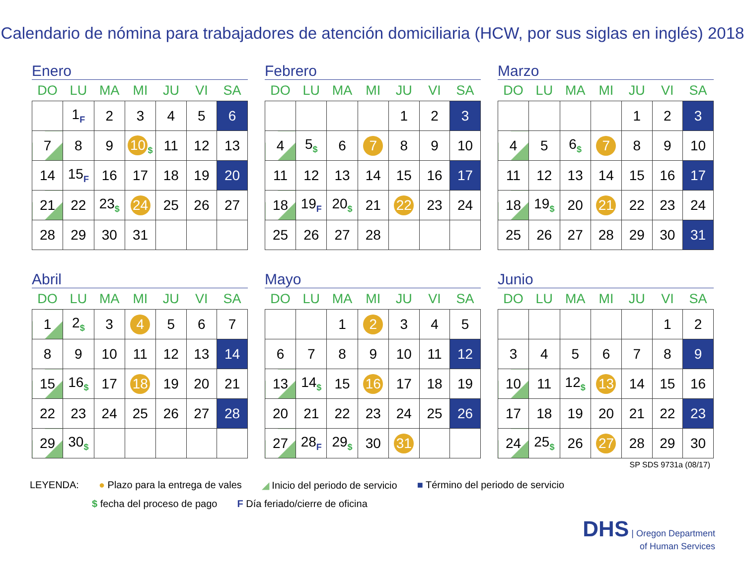Calendario de nómina para trabajadores de atención domiciliaria (HCW, por sus siglas en inglés) 2018
Enero
| DO | LU | MA | MI | JU | VI | SA |
| --- | --- | --- | --- | --- | --- | --- |
| | 1<sub>F</sub> | 2 | 3 | 4 | 5 | 6 |
| 7 | 8 | 9 | 10<sub>$</sub> | 11 | 12 | 13 |
| 14 | 15<sub>F</sub> | 16 | 17 | 18 | 19 | 20 |
| 21 | 22 | 23<sub>$</sub> | 24 | 25 | 26 | 27 |
| 28 | 29 | 30 | 31 | | | |
Febrero
| DO | LU | MA | MI | JU | VI | SA |
| --- | --- | --- | --- | --- | --- | --- |
| | | | | 1 | 2 | 3 |
| 4 | 5<sub>$</sub> | 6 | 7 | 8 | 9 | 10 |
| 11 | 12 | 13 | 14 | 15 | 16 | 17 |
| 18 | 19<sub>F</sub> | 20<sub>$</sub> | 21 | 22 | 23 | 24 |
| 25 | 26 | 27 | 28 | | | |
Marzo
| DO | LU | MA | MI | JU | VI | SA |
| --- | --- | --- | --- | --- | --- | --- |
| | | | | 1 | 2 | 3 |
| 4 | 5 | 6<sub>$</sub> | 7 | 8 | 9 | 10 |
| 11 | 12 | 13 | 14 | 15 | 16 | 17 |
| 18 | 19<sub>$</sub> | 20 | 21 | 22 | 23 | 24 |
| 25 | 26 | 27 | 28 | 29 | 30 | 31 |
Abril
| DO | LU | MA | MI | JU | VI | SA |
| --- | --- | --- | --- | --- | --- | --- |
| 1 | 2<sub>$</sub> | 3 | 4 | 5 | 6 | 7 |
| 8 | 9 | 10 | 11 | 12 | 13 | 14 |
| 15 | 16<sub>$</sub> | 17 | 18 | 19 | 20 | 21 |
| 22 | 23 | 24 | 25 | 26 | 27 | 28 |
| 29 | 30<sub>$</sub> | | | | | |
Mayo
| DO | LU | MA | MI | JU | VI | SA |
| --- | --- | --- | --- | --- | --- | --- |
| | | 1 | 2 | 3 | 4 | 5 |
| 6 | 7 | 8 | 9 | 10 | 11 | 12 |
| 13 | 14<sub>$</sub> | 15 | 16 | 17 | 18 | 19 |
| 20 | 21 | 22 | 23 | 24 | 25 | 26 |
| 27 | 28<sub>F</sub> | 29<sub>$</sub> | 30 | 31 | | |
Junio
| DO | LU | MA | MI | JU | VI | SA |
| --- | --- | --- | --- | --- | --- | --- |
| | | | | | 1 | 2 |
| 3 | 4 | 5 | 6 | 7 | 8 | 9 |
| 10 | 11 | 12<sub>$</sub> | 13 | 14 | 15 | 16 |
| 17 | 18 | 19 | 20 | 21 | 22 | 23 |
| 24 | 25<sub>$</sub> | 26 | 27 | 28 | 29 | 30 |
SP SDS 9731a (08/17)
LEYENDA: ● Plazo para la entrega de vales ◢ Inicio del periodo de servicio ■ Término del periodo de servicio
$ fecha del proceso de pago F Día feriado/cierre de oficina
DHS | Oregon Department
of Human Services